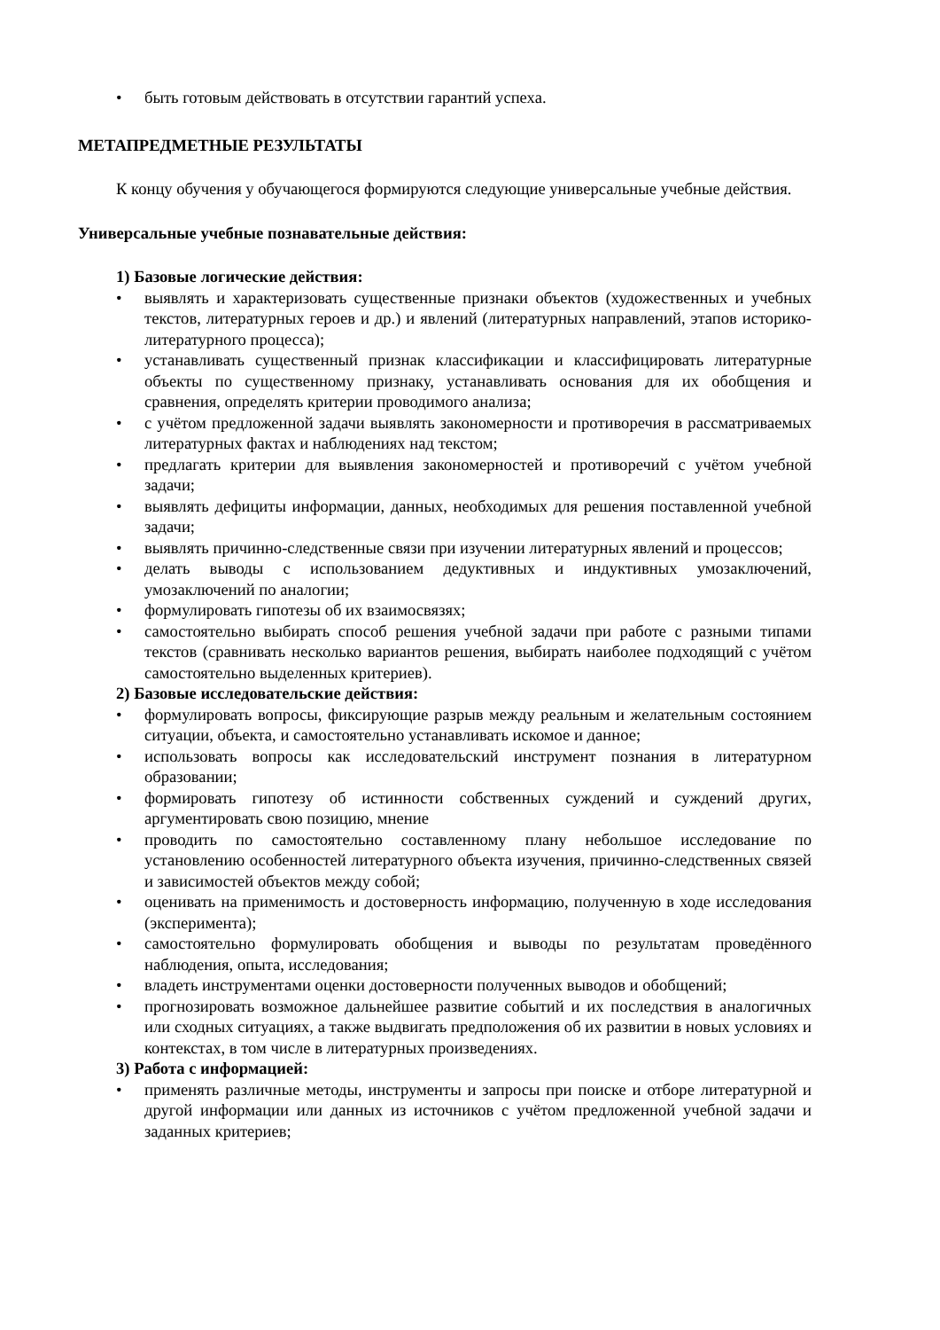• быть готовым действовать в отсутствии гарантий успеха.
МЕТАПРЕДМЕТНЫЕ РЕЗУЛЬТАТЫ
К концу обучения у обучающегося формируются следующие универсальные учебные действия.
Универсальные учебные познавательные действия:
1) Базовые логические действия:
• выявлять и характеризовать существенные признаки объектов (художественных и учебных текстов, литературных героев и др.) и явлений (литературных направлений, этапов историко-литературного процесса);
• устанавливать существенный признак классификации и классифицировать литературные объекты по существенному признаку, устанавливать основания для их обобщения и сравнения, определять критерии проводимого анализа;
• с учётом предложенной задачи выявлять закономерности и противоречия в рассматриваемых литературных фактах и наблюдениях над текстом;
• предлагать критерии для выявления закономерностей и противоречий с учётом учебной задачи;
• выявлять дефициты информации, данных, необходимых для решения поставленной учебной задачи;
• выявлять причинно-следственные связи при изучении литературных явлений и процессов;
• делать выводы с использованием дедуктивных и индуктивных умозаключений, умозаключений по аналогии;
• формулировать гипотезы об их взаимосвязях;
• самостоятельно выбирать способ решения учебной задачи при работе с разными типами текстов (сравнивать несколько вариантов решения, выбирать наиболее подходящий с учётом самостоятельно выделенных критериев).
2) Базовые исследовательские действия:
• формулировать вопросы, фиксирующие разрыв между реальным и желательным состоянием ситуации, объекта, и самостоятельно устанавливать искомое и данное;
• использовать вопросы как исследовательский инструмент познания в литературном образовании;
• формировать гипотезу об истинности собственных суждений и суждений других, аргументировать свою позицию, мнение
• проводить по самостоятельно составленному плану небольшое исследование по установлению особенностей литературного объекта изучения, причинно-следственных связей и зависимостей объектов между собой;
• оценивать на применимость и достоверность информацию, полученную в ходе исследования (эксперимента);
• самостоятельно формулировать обобщения и выводы по результатам проведённого наблюдения, опыта, исследования;
• владеть инструментами оценки достоверности полученных выводов и обобщений;
• прогнозировать возможное дальнейшее развитие событий и их последствия в аналогичных или сходных ситуациях, а также выдвигать предположения об их развитии в новых условиях и контекстах, в том числе в литературных произведениях.
3) Работа с информацией:
• применять различные методы, инструменты и запросы при поиске и отборе литературной и другой информации или данных из источников с учётом предложенной учебной задачи и заданных критериев;